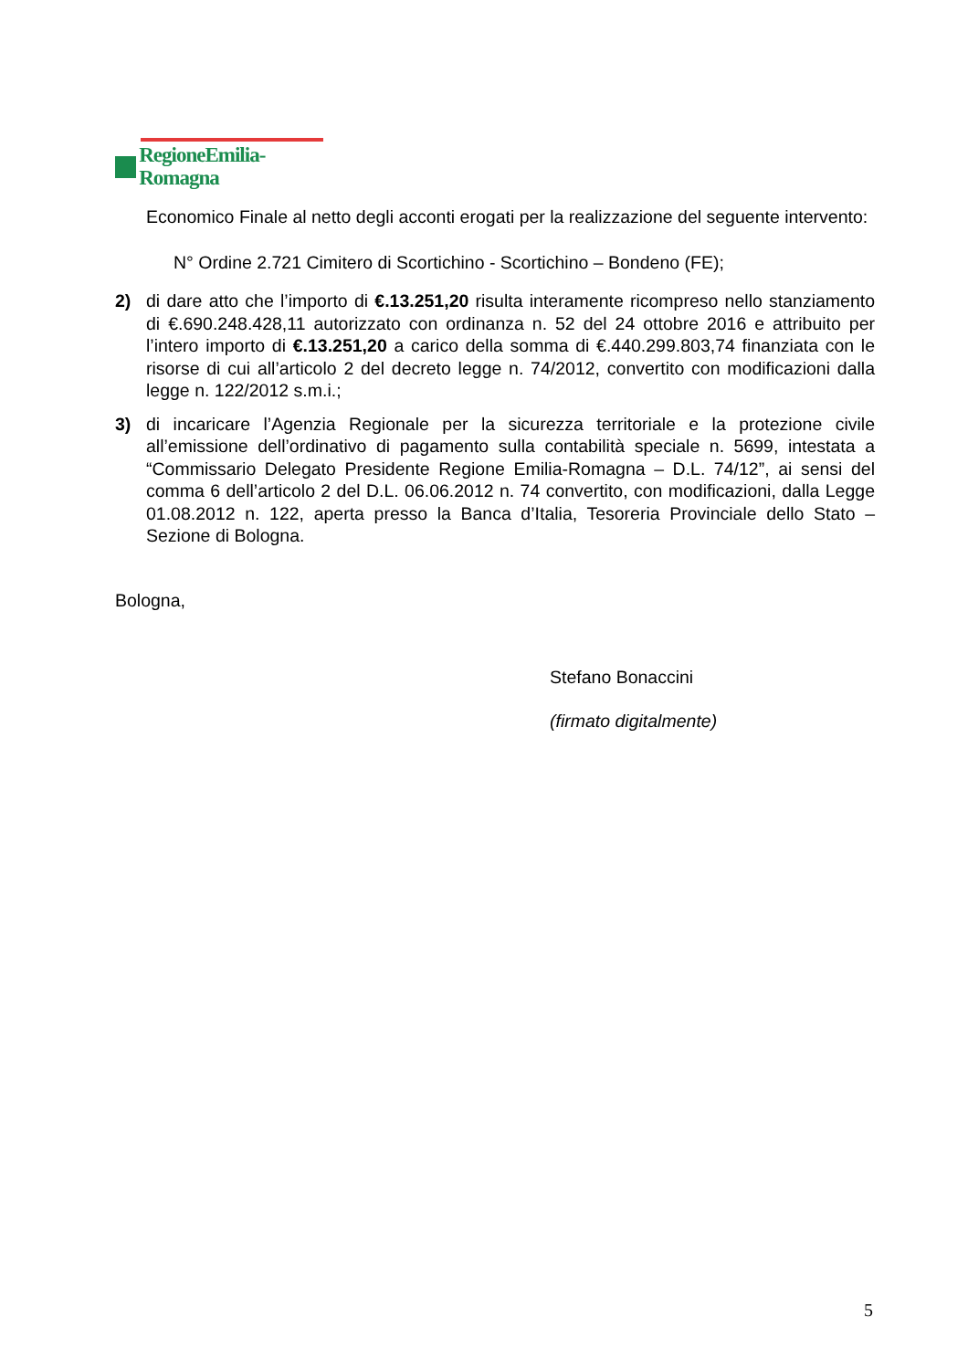RegioneEmilia-Romagna
Economico Finale al netto degli acconti erogati per la realizzazione del seguente intervento:
N° Ordine 2.721 Cimitero di Scortichino - Scortichino – Bondeno (FE);
2) di dare atto che l’importo di €.13.251,20 risulta interamente ricompreso nello stanziamento di €.690.248.428,11 autorizzato con ordinanza n. 52 del 24 ottobre 2016 e attribuito per l’intero importo di €.13.251,20 a carico della somma di €.440.299.803,74 finanziata con le risorse di cui all’articolo 2 del decreto legge n. 74/2012, convertito con modificazioni dalla legge n. 122/2012 s.m.i.;
3) di incaricare l’Agenzia Regionale per la sicurezza territoriale e la protezione civile all’emissione dell’ordinativo di pagamento sulla contabilità speciale n. 5699, intestata a “Commissario Delegato Presidente Regione Emilia-Romagna – D.L. 74/12”, ai sensi del comma 6 dell’articolo 2 del D.L. 06.06.2012 n. 74 convertito, con modificazioni, dalla Legge 01.08.2012 n. 122, aperta presso la Banca d’Italia, Tesoreria Provinciale dello Stato – Sezione di Bologna.
Bologna,
Stefano Bonaccini
(firmato digitalmente)
5